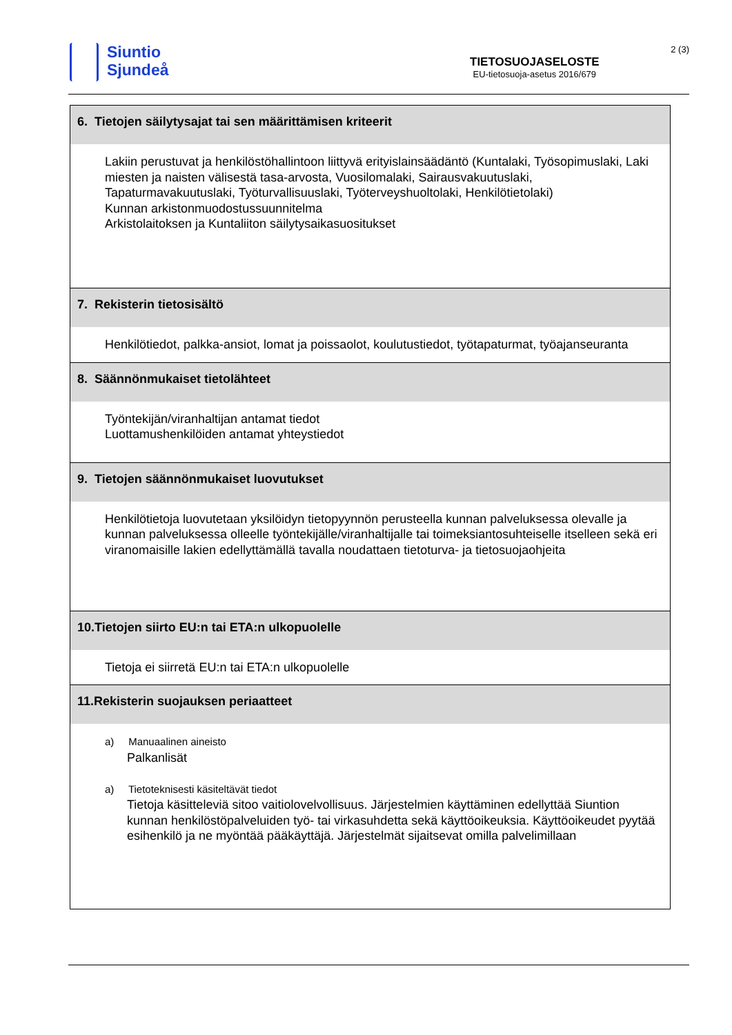Siuntio
Sjundeå
TIETOSUOJASELOSTE
EU-tietosuoja-asetus 2016/679
2 (3)
| 6. Tietojen säilytysajat tai sen määrittämisen kriteerit |
| --- |
| Lakiin perustuvat ja henkilöstöhallintoon liittyvä erityislainsäädäntö (Kuntalaki, Työsopimuslaki, Laki miesten ja naisten välisestä tasa-arvosta, Vuosilomalaki, Sairausvakuutuslaki, Tapaturmavakuutuslaki, Työturvallisuuslaki, Työterveyshuoltolaki, Henkilötietolaki) Kunnan arkistonmuodostussuunnitelma Arkistolaitoksen ja Kuntaliiton säilytysaikasuositukset |
| 7. Rekisterin tietosisältö |
| Henkilötiedot, palkka-ansiot, lomat ja poissaolot, koulutustiedot, työtapaturmat, työajanseuranta |
| 8. Säännönmukaiset tietolähteet |
| Työntekijän/viranhaltijan antamat tiedot Luottamushenkilöiden antamat yhteystiedot |
| 9. Tietojen säännönmukaiset luovutukset |
| Henkilötietoja luovutetaan yksilöidyn tietopyynnön perusteella kunnan palveluksessa olevalle ja kunnan palveluksessa olleelle työntekijälle/viranhaltijalle tai toimeksiantosuhteiselle itselleen sekä eri viranomaisille lakien edellyttämällä tavalla noudattaen tietoturva- ja tietosuojaohjeita |
| 10.Tietojen siirto EU:n tai ETA:n ulkopuolelle |
| Tietoja ei siirretä EU:n tai ETA:n ulkopuolelle |
| 11.Rekisterin suojauksen periaatteet |
| a) Manuaalinen aineisto Palkanlisät a) Tietoteknisesti käsiteltävät tiedot Tietoja käsitteleviä sitoo vaitiolovelvollisuus. Järjestelmien käyttäminen edellyttää Siuntion kunnan henkilöstöpalveluiden työ- tai virkasuhdetta sekä käyttöoikeuksia. Käyttöoikeudet pyytää esihenkilö ja ne myöntää pääkäyttäjä. Järjestelmät sijaitsevat omilla palvelimillaan |